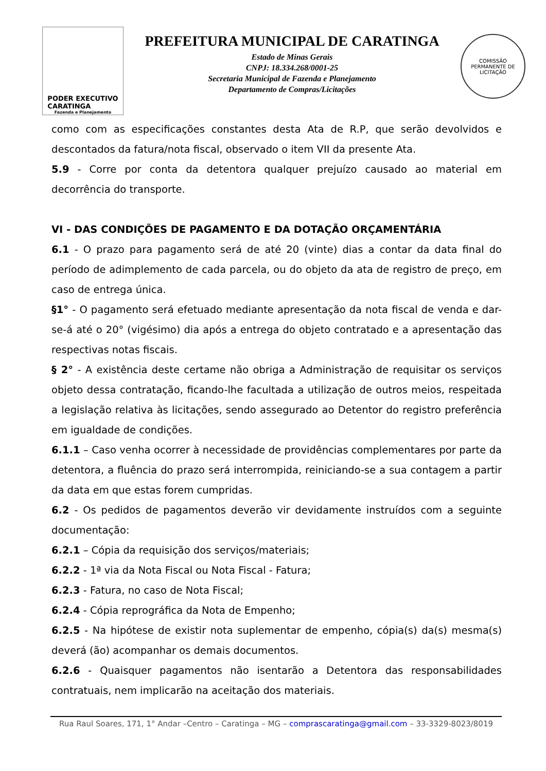PODER EXECUTIVO
CARATINGA
Fazenda e Planejamento
PREFEITURA MUNICIPAL DE CARATINGA
Estado de Minas Gerais
CNPJ: 18.334.268/0001-25
Secretaria Municipal de Fazenda e Planejamento
Departamento de Compras/Licitações
COMISSÃO PERMANENTE DE LICITAÇÃO
como com as especificações constantes desta Ata de R.P, que serão devolvidos e descontados da fatura/nota fiscal, observado o item VII da presente Ata.
5.9 - Corre por conta da detentora qualquer prejuízo causado ao material em decorrência do transporte.
VI - DAS CONDIÇÕES DE PAGAMENTO E DA DOTAÇÃO ORÇAMENTÁRIA
6.1 - O prazo para pagamento será de até 20 (vinte) dias a contar da data final do período de adimplemento de cada parcela, ou do objeto da ata de registro de preço, em caso de entrega única.
§1° - O pagamento será efetuado mediante apresentação da nota fiscal de venda e dar-se-á até o 20° (vigésimo) dia após a entrega do objeto contratado e a apresentação das respectivas notas fiscais.
§ 2° - A existência deste certame não obriga a Administração de requisitar os serviços objeto dessa contratação, ficando-lhe facultada a utilização de outros meios, respeitada a legislação relativa às licitações, sendo assegurado ao Detentor do registro preferência em igualdade de condições.
6.1.1 – Caso venha ocorrer à necessidade de providências complementares por parte da detentora, a fluência do prazo será interrompida, reiniciando-se a sua contagem a partir da data em que estas forem cumpridas.
6.2 - Os pedidos de pagamentos deverão vir devidamente instruídos com a seguinte documentação:
6.2.1 – Cópia da requisição dos serviços/materiais;
6.2.2 - 1ª via da Nota Fiscal ou Nota Fiscal - Fatura;
6.2.3 - Fatura, no caso de Nota Fiscal;
6.2.4 - Cópia reprográfica da Nota de Empenho;
6.2.5 - Na hipótese de existir nota suplementar de empenho, cópia(s) da(s) mesma(s) deverá (ão) acompanhar os demais documentos.
6.2.6 - Quaisquer pagamentos não isentarão a Detentora das responsabilidades contratuais, nem implicarão na aceitação dos materiais.
Rua Raul Soares, 171, 1° Andar –Centro – Caratinga – MG – comprascaratinga@gmail.com – 33-3329-8023/8019